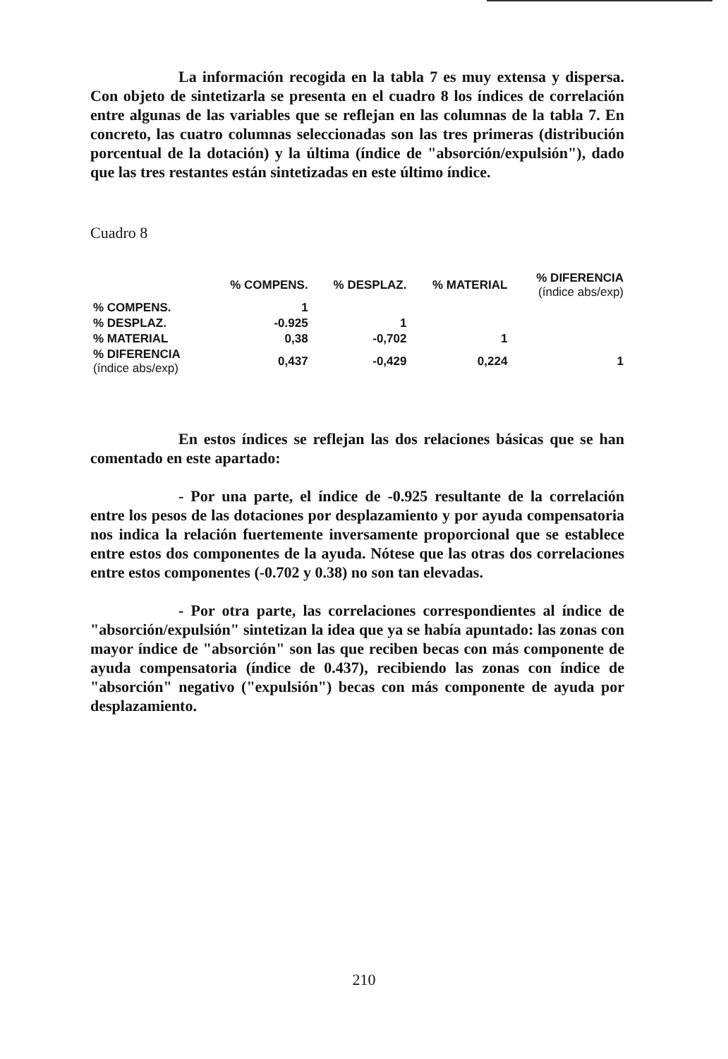La información recogida en la tabla 7 es muy extensa y dispersa. Con objeto de sintetizarla se presenta en el cuadro 8 los índices de correlación entre algunas de las variables que se reflejan en las columnas de la tabla 7. En concreto, las cuatro columnas seleccionadas son las tres primeras (distribución porcentual de la dotación) y la última (índice de "absorción/expulsión"), dado que las tres restantes están sintetizadas en este último índice.
Cuadro 8
| | % COMPENS. | % DESPLAZ. | % MATERIAL | % DIFERENCIA (índice abs/exp) |
| --- | --- | --- | --- | --- |
| % COMPENS. | 1 | | | |
| % DESPLAZ. | -0.925 | 1 | | |
| % MATERIAL | 0,38 | -0,702 | 1 | |
| % DIFERENCIA (índice abs/exp) | 0,437 | -0,429 | 0,224 | 1 |
En estos índices se reflejan las dos relaciones básicas que se han comentado en este apartado:
- Por una parte, el índice de -0.925 resultante de la correlación entre los pesos de las dotaciones por desplazamiento y por ayuda compensatoria nos indica la relación fuertemente inversamente proporcional que se establece entre estos dos componentes de la ayuda. Nótese que las otras dos correlaciones entre estos componentes (-0.702 y 0.38) no son tan elevadas.
- Por otra parte, las correlaciones correspondientes al índice de "absorción/expulsión" sintetizan la idea que ya se había apuntado: las zonas con mayor índice de "absorción" son las que reciben becas con más componente de ayuda compensatoria (índice de 0.437), recibiendo las zonas con índice de "absorción" negativo ("expulsión") becas con más componente de ayuda por desplazamiento.
210